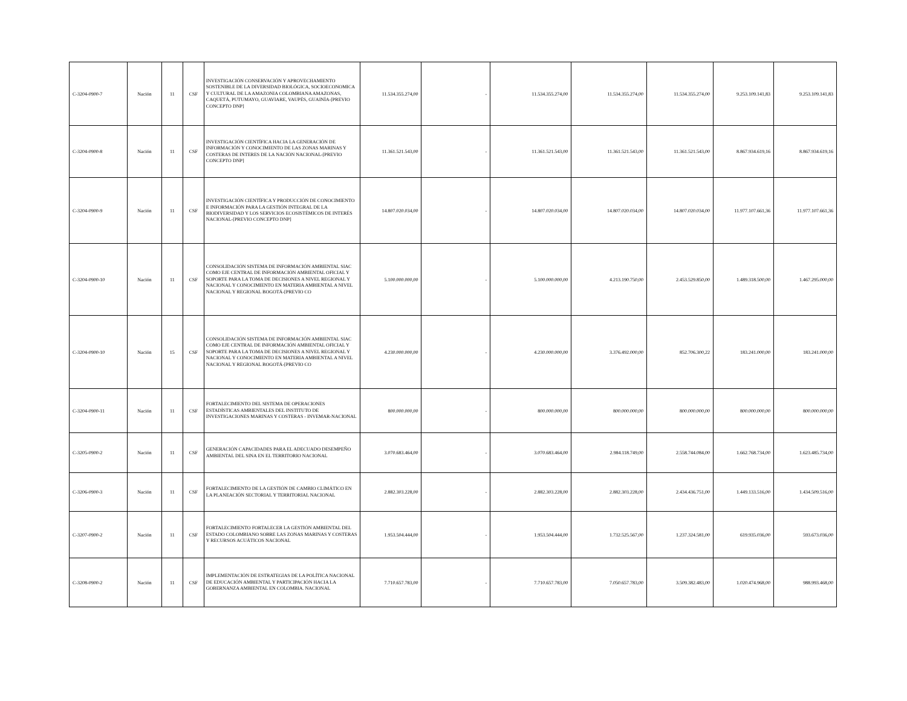| C-3204-0900-7 | Nación | 11 | CSF | INVESTIGACIÓN CONSERVACIÓN Y APROVECHAMIENTO SOSTENIBLE DE LA DIVERSIDAD BIOLÓGICA, SOCIOECONOMICA Y CULTURAL DE LA AMAZONIA COLOMBIANA AMAZONAS, CAQUETÁ, PUTUMAYO, GUAVIARE, VAUPÉS, GUAINÍA-[PREVIO CONCEPTO DNP] | 11.534.355.274,00 | - | 11.534.355.274,00 | 11.534.355.274,00 | 11.534.355.274,00 | 9.253.109.141,83 | 9.253.109.141,83 |
| C-3204-0900-8 | Nación | 11 | CSF | INVESTIGACIÓN CIENTÍFICA HACIA LA GENERACIÓN DE INFORMACIÓN Y CONOCIMIENTO DE LAS ZONAS MARINAS Y COSTERAS DE INTERES DE LA NACIÓN NACIONAL-[PREVIO CONCEPTO DNP] | 11.361.521.543,00 | - | 11.361.521.543,00 | 11.361.521.543,00 | 11.361.521.543,00 | 8.867.934.619,16 | 8.867.934.619,16 |
| C-3204-0900-9 | Nación | 11 | CSF | INVESTIGACIÓN CIENTÍFICA Y PRODUCCIÓN DE CONOCIMIENTO E INFORMACIÓN PARA LA GESTIÓN INTEGRAL DE LA BIODIVERSIDAD Y LOS SERVICIOS ECOSISTÉMICOS DE INTERÉS NACIONAL-[PREVIO CONCEPTO DNP] | 14.807.020.034,00 | - | 14.807.020.034,00 | 14.807.020.034,00 | 14.807.020.034,00 | 11.977.107.661,36 | 11.977.107.661,36 |
| C-3204-0900-10 | Nación | 11 | CSF | CONSOLIDACIÓN SISTEMA DE INFORMACIÓN AMBIENTAL SIAC COMO EJE CENTRAL DE INFORMACIÓN AMBIENTAL OFICIAL Y SOPORTE PARA LA TOMA DE DECISIONES A NIVEL REGIONAL Y NACIONAL Y CONOCIMIENTO EN MATERIA AMBIENTAL A NIVEL NACIONAL Y REGIONAL BOGOTÁ-[PREVIO CO | 5.100.000.000,00 | - | 5.100.000.000,00 | 4.213.190.750,00 | 2.453.529.850,00 | 1.489.318.500,00 | 1.467.295.000,00 |
| C-3204-0900-10 | Nación | 15 | CSF | CONSOLIDACIÓN SISTEMA DE INFORMACIÓN AMBIENTAL SIAC COMO EJE CENTRAL DE INFORMACIÓN AMBIENTAL OFICIAL Y SOPORTE PARA LA TOMA DE DECISIONES A NIVEL REGIONAL Y NACIONAL Y CONOCIMIENTO EN MATERIA AMBIENTAL A NIVEL NACIONAL Y REGIONAL BOGOTÁ-[PREVIO CO | 4.230.000.000,00 | - | 4.230.000.000,00 | 3.376.492.000,00 | 852.706.300,22 | 183.241.000,00 | 183.241.000,00 |
| C-3204-0900-11 | Nación | 11 | CSF | FORTALECIMIENTO DEL SISTEMA DE OPERACIONES ESTADÍSTICAS AMBIENTALES DEL INSTITUTO DE INVESTIGACIONES MARINAS Y COSTERAS - INVEMAR-NACIONAL | 800.000.000,00 | - | 800.000.000,00 | 800.000.000,00 | 800.000.000,00 | 800.000.000,00 | 800.000.000,00 |
| C-3205-0900-2 | Nación | 11 | CSF | GENERACIÓN CAPACIDADES PARA EL ADECUADO DESEMPEÑO AMBIENTAL DEL SINA EN EL TERRITORIO NACIONAL | 3.070.683.464,00 | - | 3.070.683.464,00 | 2.984.118.749,00 | 2.558.744.084,00 | 1.662.768.734,00 | 1.623.485.734,00 |
| C-3206-0900-3 | Nación | 11 | CSF | FORTALECIMIENTO DE LA GESTIÓN DE CAMBIO CLIMÁTICO EN LA PLANEACIÓN SECTORIAL Y TERRITORIAL NACIONAL | 2.882.303.228,00 | - | 2.882.303.228,00 | 2.882.303.228,00 | 2.434.436.751,00 | 1.449.133.516,00 | 1.434.509.516,00 |
| C-3207-0900-2 | Nación | 11 | CSF | FORTALECIMIENTO FORTALECER LA GESTIÓN AMBIENTAL DEL ESTADO COLOMBIANO SOBRE LAS ZONAS MARINAS Y COSTERAS Y RECURSOS ACUÁTICOS NACIONAL | 1.953.504.444,00 | - | 1.953.504.444,00 | 1.732.525.567,00 | 1.237.324.581,00 | 619.935.036,00 | 593.673.036,00 |
| C-3208-0900-2 | Nación | 11 | CSF | IMPLEMENTACIÓN DE ESTRATEGIAS DE LA POLÍTICA NACIONAL DE EDUCACIÓN AMBIENTAL Y PARTICIPACIÓN HACIA LA GOBERNANZA AMBIENTAL EN COLOMBIA. NACIONAL | 7.710.657.783,00 | - | 7.710.657.783,00 | 7.050.657.783,00 | 3.509.382.483,00 | 1.020.474.968,00 | 988.993.468,00 |